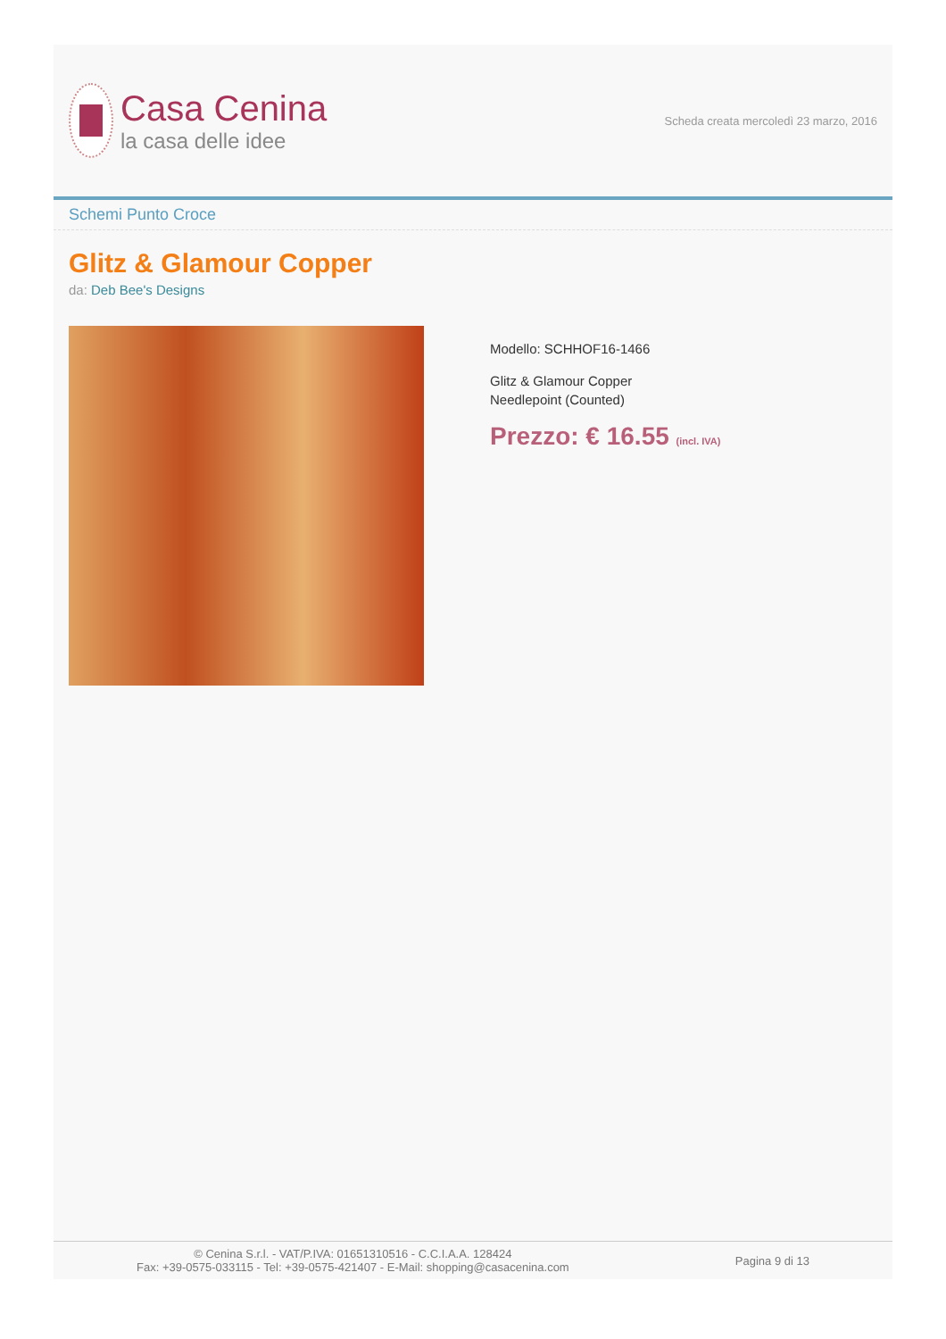Casa Cenina
la casa delle idee
Scheda creata mercoledì 23 marzo, 2016
Schemi Punto Croce
Glitz & Glamour Copper
da: Deb Bee's Designs
Modello: SCHHOF16-1466
Glitz & Glamour Copper
Needlepoint (Counted)
Prezzo: € 16.55 (incl. IVA)
© Cenina S.r.l. - VAT/P.IVA: 01651310516 - C.C.I.A.A. 128424
Fax: +39-0575-033115 - Tel: +39-0575-421407 - E-Mail: shopping@casacenina.com
Pagina 9 di 13